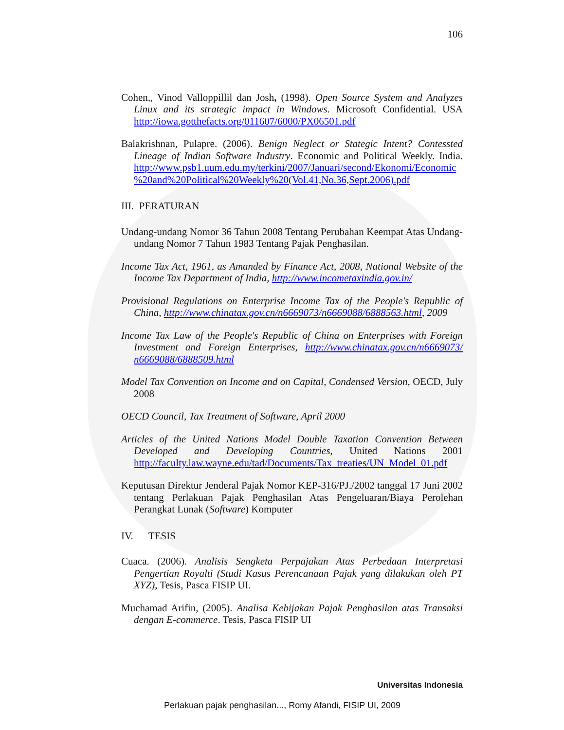106
Cohen,, Vinod Valloppillil dan Josh, (1998). Open Source System and Analyzes Linux and its strategic impact in Windows. Microsoft Confidential. USA http://iowa.gotthefacts.org/011607/6000/PX06501.pdf
Balakrishnan, Pulapre. (2006). Benign Neglect or Stategic Intent? Contessted Lineage of Indian Software Industry. Economic and Political Weekly. India. http://www.psb1.uum.edu.my/terkini/2007/Januari/second/Ekonomi/Economic %20and%20Political%20Weekly%20(Vol.41,No.36,Sept.2006).pdf
III. PERATURAN
Undang-undang Nomor 36 Tahun 2008 Tentang Perubahan Keempat Atas Undang-undang Nomor 7 Tahun 1983 Tentang Pajak Penghasilan.
Income Tax Act, 1961, as Amanded by Finance Act, 2008, National Website of the Income Tax Department of India, http://www.incometaxindia.gov.in/
Provisional Regulations on Enterprise Income Tax of the People's Republic of China, http://www.chinatax.gov.cn/n6669073/n6669088/6888563.html, 2009
Income Tax Law of the People's Republic of China on Enterprises with Foreign Investment and Foreign Enterprises, http://www.chinatax.gov.cn/n6669073/ n6669088/6888509.html
Model Tax Convention on Income and on Capital, Condensed Version, OECD, July 2008
OECD Council, Tax Treatment of Software, April 2000
Articles of the United Nations Model Double Taxation Convention Between Developed and Developing Countries, United Nations 2001 http://faculty.law.wayne.edu/tad/Documents/Tax_treaties/UN_Model_01.pdf
Keputusan Direktur Jenderal Pajak Nomor KEP-316/PJ./2002 tanggal 17 Juni 2002 tentang Perlakuan Pajak Penghasilan Atas Pengeluaran/Biaya Perolehan Perangkat Lunak (Software) Komputer
IV. TESIS
Cuaca. (2006). Analisis Sengketa Perpajakan Atas Perbedaan Interpretasi Pengertian Royalti (Studi Kasus Perencanaan Pajak yang dilakukan oleh PT XYZ), Tesis, Pasca FISIP UI.
Muchamad Arifin, (2005). Analisa Kebijakan Pajak Penghasilan atas Transaksi dengan E-commerce. Tesis, Pasca FISIP UI
Universitas Indonesia
Perlakuan pajak penghasilan..., Romy Afandi, FISIP UI, 2009